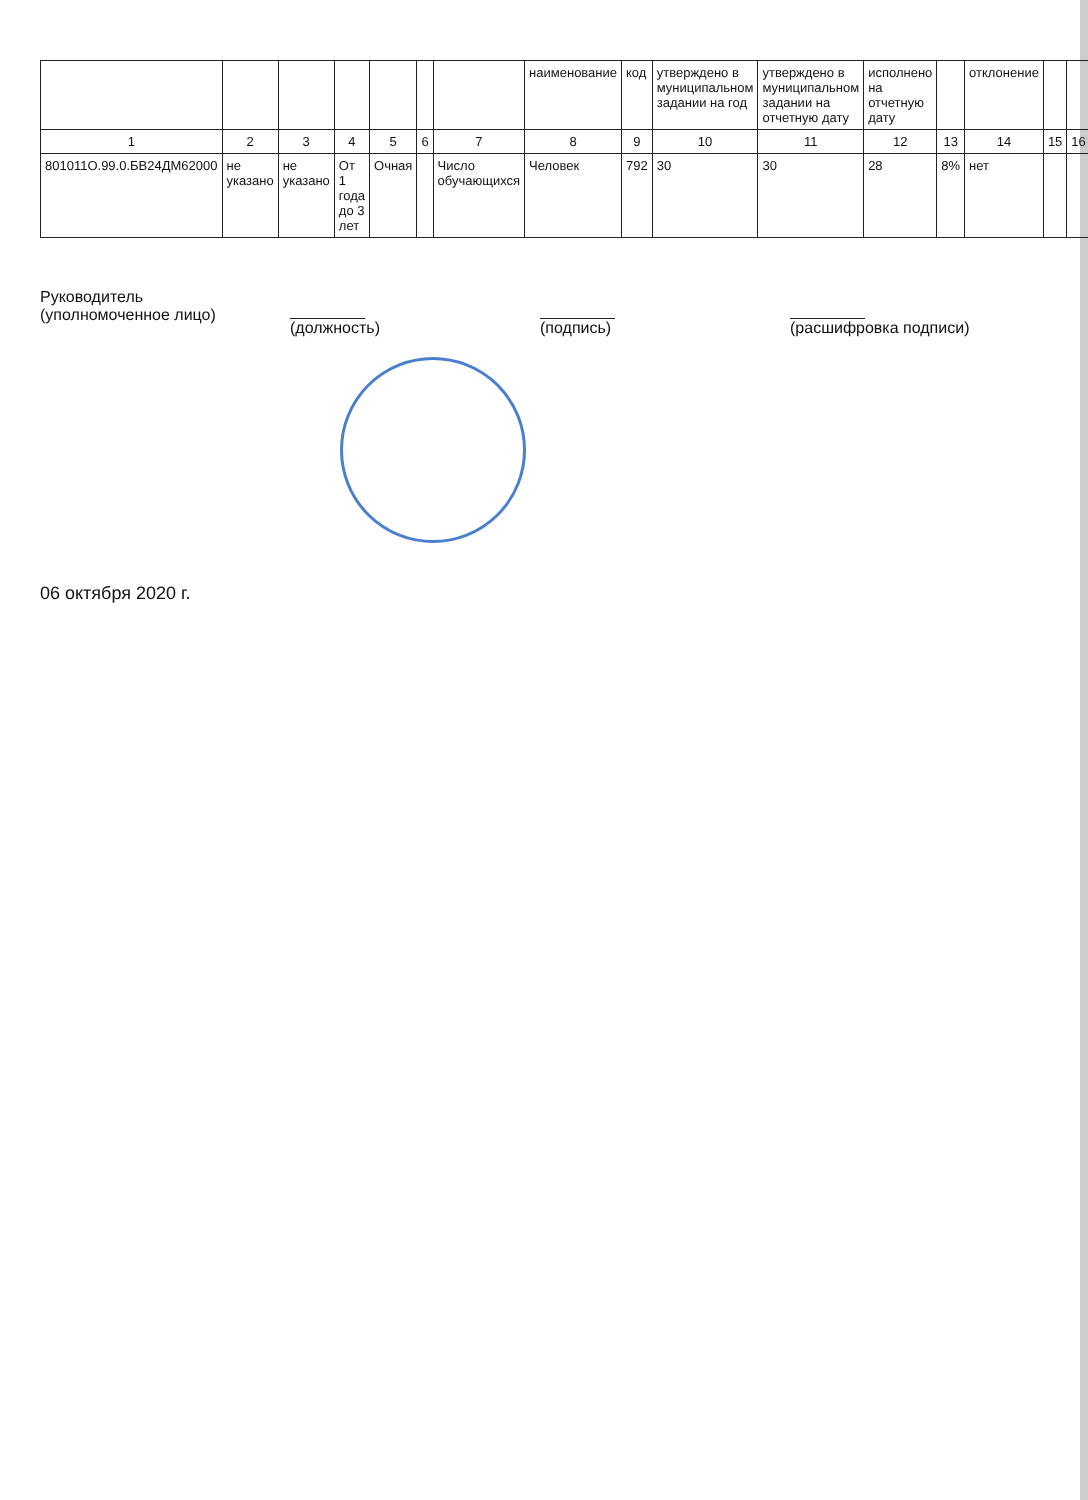| | | | | | | | наименование | код | утверждено в муниципальном задании на год | утверждено в муниципальном задании на отчетную дату | исполнено на отчетную дату | | отклонение | | |
| --- | --- | --- | --- | --- | --- | --- | --- | --- | --- | --- | --- | --- | --- | --- | --- |
| 1 | 2 | 3 | 4 | 5 | 6 | 7 | 8 | 9 | 10 | 11 | 12 | 13 | 14 | 15 | 16 |
| 801011О.99.0.БВ24ДМ62000 | не указано | не указано | От 1 года до 3 лет | Очная | | Число обучающихся | Человек | 792 | 30 | 30 | 28 | 8% | нет | | |
Руководитель
(уполномоченное лицо)
(должность) (подпись) (расшифровка подписи)
06 октября 2020 г.